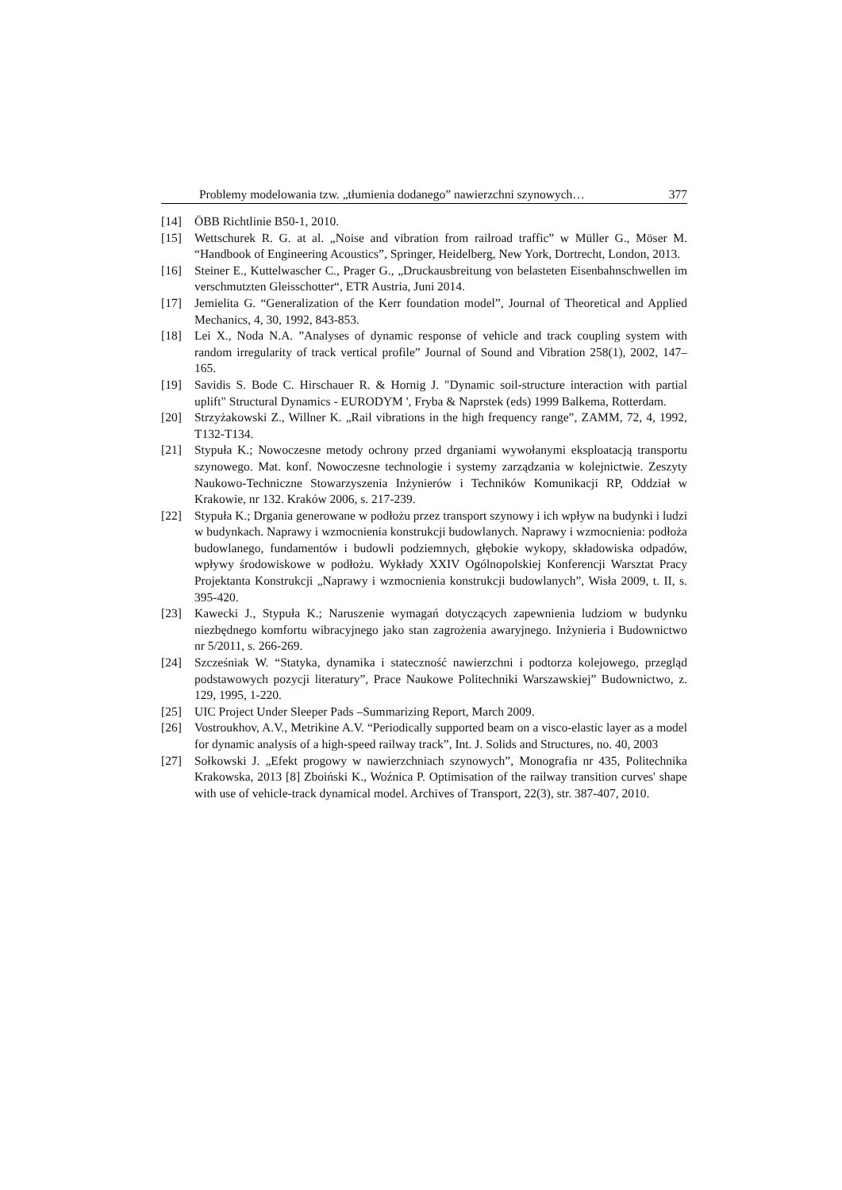Problemy modelowania tzw. „tłumienia dodanego” nawierzchni szynowych… 377
[14] ÖBB Richtlinie B50-1, 2010.
[15] Wettschurek R. G. at al. „Noise and vibration from railroad traffic” w Müller G., Möser M. “Handbook of Engineering Acoustics”, Springer, Heidelberg, New York, Dortrecht, London, 2013.
[16] Steiner E., Kuttelwascher C., Prager G., „Druckausbreitung von belasteten Eisenbahnschwellen im verschmutzten Gleisschotter“, ETR Austria, Juni 2014.
[17] Jemielita G. “Generalization of the Kerr foundation model”, Journal of Theoretical and Applied Mechanics, 4, 30, 1992, 843-853.
[18] Lei X., Noda N.A. ”Analyses of dynamic response of vehicle and track coupling system with random irregularity of track vertical profile” Journal of Sound and Vibration 258(1), 2002, 147–165.
[19] Savidis S. Bode C. Hirschauer R. & Hornig J. "Dynamic soil-structure interaction with partial uplift" Structural Dynamics - EURODYM ', Fryba & Naprstek (eds) 1999 Balkema, Rotterdam.
[20] Strzyżakowski Z., Willner K. „Rail vibrations in the high frequency range”, ZAMM, 72, 4, 1992, T132-T134.
[21] Stypuła K.; Nowoczesne metody ochrony przed drganiami wywołanymi eksploatacją transportu szynowego. Mat. konf. Nowoczesne technologie i systemy zarządzania w kolejnictwie. Zeszyty Naukowo-Techniczne Stowarzyszenia Inżynierów i Techników Komunikacji RP, Oddział w Krakowie, nr 132. Kraków 2006, s. 217-239.
[22] Stypuła K.; Drgania generowane w podłożu przez transport szynowy i ich wpływ na budynki i ludzi w budynkach. Naprawy i wzmocnienia konstrukcji budowlanych. Naprawy i wzmocnienia: podłoża budowlanego, fundamentów i budowli podziemnych, głębokie wykopy, składowiska odpadów, wpływy środowiskowe w podłożu. Wykłady XXIV Ogólnopolskiej Konferencji Warsztat Pracy Projektanta Konstrukcji „Naprawy i wzmocnienia konstrukcji budowlanych”, Wisła 2009, t. II, s. 395-420.
[23] Kawecki J., Stypuła K.; Naruszenie wymagań dotyczących zapewnienia ludziom w budynku niezbędnego komfortu wibracyjnego jako stan zagrożenia awaryjnego. Inżynieria i Budownictwo nr 5/2011, s. 266-269.
[24] Szcześniak W. “Statyka, dynamika i stateczność nawierzchni i podtorza kolejowego, przegląd podstawowych pozycji literatury”, Prace Naukowe Politechniki Warszawskiej” Budownictwo, z. 129, 1995, 1-220.
[25] UIC Project Under Sleeper Pads –Summarizing Report, March 2009.
[26] Vostroukhov, A.V., Metrikine A.V. “Periodically supported beam on a visco-elastic layer as a model for dynamic analysis of a high-speed railway track”, Int. J. Solids and Structures, no. 40, 2003
[27] Sołkowski J. „Efekt progowy w nawierzchniach szynowych”, Monografia nr 435, Politechnika Krakowska, 2013 [8] Zboiński K., Woźnica P. Optimisation of the railway transition curves' shape with use of vehicle-track dynamical model. Archives of Transport, 22(3), str. 387-407, 2010.